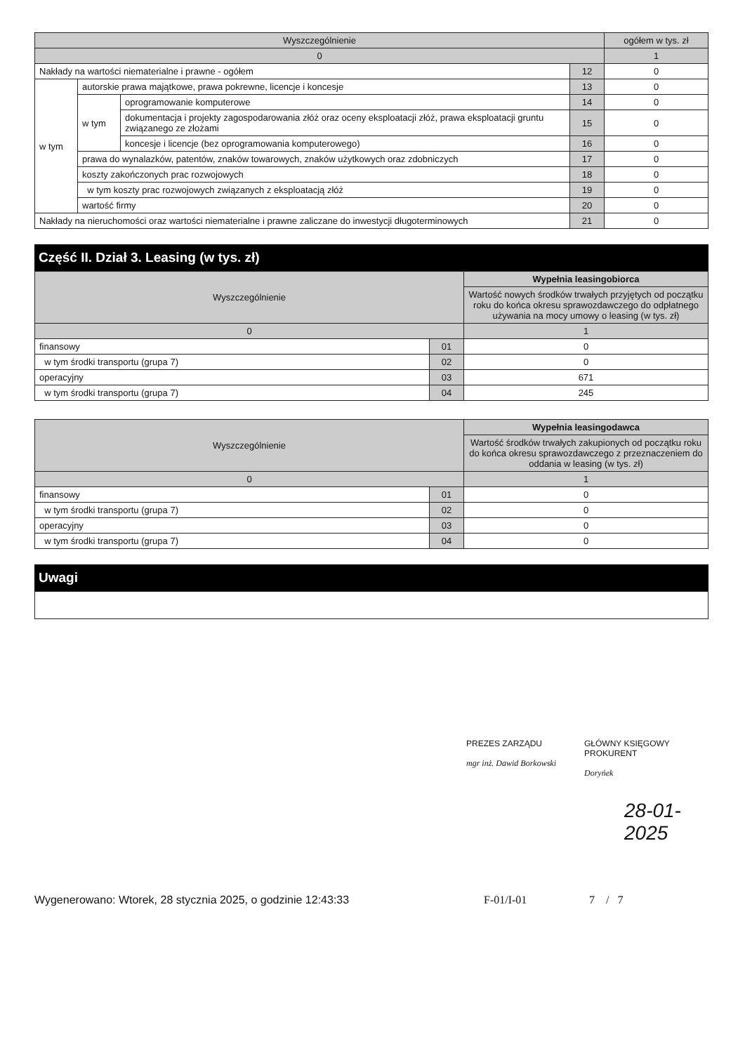| Wyszczególnienie | | | | ogółem w tys. zł |
| --- | --- | --- | --- | --- |
| 0 | | | | 1 |
| Nakłady na wartości niematerialne i prawne - ogółem | | | 12 | 0 |
| w tym | autorskie prawa majątkowe, prawa pokrewne, licencje i koncesje | | 13 | 0 |
| | w tym | oprogramowanie komputerowe | 14 | 0 |
| | | dokumentacja i projekty zagospodarowania złóż oraz oceny eksploatacji złóż, prawa eksploatacji gruntu związanego ze złożami | 15 | 0 |
| | | koncesje i licencje (bez oprogramowania komputerowego) | 16 | 0 |
| | prawa do wynalazków, patentów, znaków towarowych, znaków użytkowych oraz zdobniczych | | 17 | 0 |
| | koszty zakończonych prac rozwojowych | | 18 | 0 |
| | w tym koszty prac rozwojowych związanych z eksploatacją złóż | | 19 | 0 |
| | wartość firmy | | 20 | 0 |
| Nakłady na nieruchomości oraz wartości niematerialne i prawne zaliczane do inwestycji długoterminowych | | | 21 | 0 |
Część II. Dział 3. Leasing (w tys. zł)
| Wyszczególnienie | | Wypełnia leasingobiorca |
| --- | --- | --- |
| | | Wartość nowych środków trwałych przyjętych od początku roku do końca okresu sprawozdawczego do odpłatnego używania na mocy umowy o leasing (w tys. zł) |
| 0 | | 1 |
| finansowy | 01 | 0 |
| w tym środki transportu (grupa 7) | 02 | 0 |
| operacyjny | 03 | 671 |
| w tym środki transportu (grupa 7) | 04 | 245 |
| Wyszczególnienie | | Wypełnia leasingodawca |
| --- | --- | --- |
| | | Wartość środków trwałych zakupionych od początku roku do końca okresu sprawozdawczego z przeznaczeniem do oddania w leasing (w tys. zł) |
| 0 | | 1 |
| finansowy | 01 | 0 |
| w tym środki transportu (grupa 7) | 02 | 0 |
| operacyjny | 03 | 0 |
| w tym środki transportu (grupa 7) | 04 | 0 |
Uwagi
PREZES ZARZĄDU
mgr inż. Dawid Borkowski
GŁÓWNY KSIĘGOWY
PROKURENT
Doryńek
28-01-2025
Wygenerowano: Wtorek, 28 stycznia 2025, o godzinie 12:43:33 F-01/I-01 7 / 7